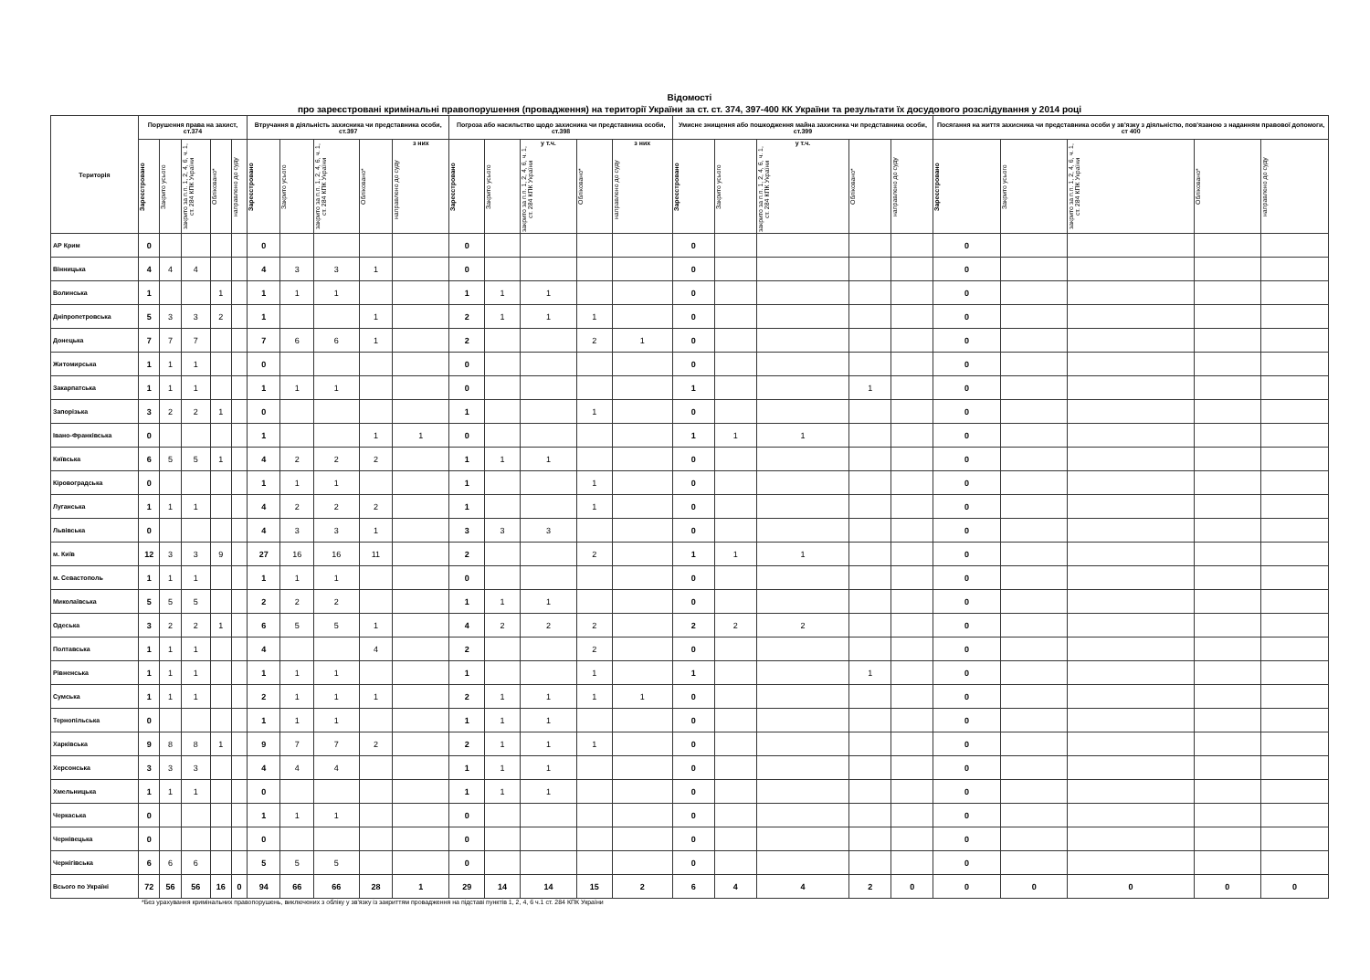Відомості
про зареєстровані кримінальні правопорушення (провадження) на території України за ст. ст. 374, 397-400 КК України та результати їх досудового розслідування у 2014 році
| Територія | Порушення права на захист, ст.374 | | | | | Втручання в діяльність захисника чи представника особи, ст.397 | | | | | Погроза або насильство щодо захисника чи представника особи, ст.398 | | | | | Умисне знищення або пошкодження майна захисника чи представника особи, ст.399 | | | | | Посягання на життя захисника чи представника особи у зв'язку з діяльністю, пов'язаною з наданням правової допомоги, ст 400 | | | | |
| --- | --- | --- | --- | --- | --- | --- | --- | --- | --- | --- | --- | --- | --- | --- | --- | --- | --- | --- | --- | --- | --- | --- | --- | --- | --- |
| | Зареєстровано | Закрито усього | закрито за п.п. 1, 2, 4, 6, ч. 1, ст. 284 КПК України | Обліковано* | направлено до суду | Зареєстровано | Закрито усього | закрито за п.п. 1, 2, 4, 6, ч. 1, ст. 284 КПК України | Обліковано* | з них направлено до суду | Зареєстровано | Закрито усього | у т.ч. закрито за п.п. 1, 2, 4, 6, ч. 1, ст. 284 КПК України | Обліковано* | з них направлено до суду | Зареєстровано | Закрито усього | у т.ч. закрито за п.п. 1, 2, 4, 6, ч. 1, ст. 284 КПК України | Обліковано* | направлено до суду | Зареєстровано | Закрито усього | закрито за п.п. 1, 2, 4, 6, ч. 1, ст. 284 КПК України | Обліковано* | направлено до суду |
| АР Крим | 0 | | | | | 0 | | | | | 0 | | | | | 0 | | | | | 0 | | | | |
| Вінницька | 4 | 4 | 4 | | | 4 | 3 | 3 | 1 | | 0 | | | | | 0 | | | | | 0 | | | | |
| Волинська | 1 | | | 1 | | 1 | 1 | 1 | | | 1 | 1 | 1 | | | 0 | | | | | 0 | | | | |
| Дніпропетровська | 5 | 3 | 3 | 2 | | 1 | | | 1 | | 2 | 1 | 1 | 1 | | 0 | | | | | 0 | | | | |
| Донецька | 7 | 7 | 7 | | | 7 | 6 | 6 | 1 | | 2 | | | 2 | 1 | 0 | | | | | 0 | | | | |
| Житомирська | 1 | 1 | 1 | | | 0 | | | | | 0 | | | | | 0 | | | | | 0 | | | | |
| Закарпатська | 1 | 1 | 1 | | | 1 | 1 | 1 | | | 0 | | | | | 1 | | | 1 | | 0 | | | | |
| Запорізька | 3 | 2 | 2 | 1 | | 0 | | | | | 1 | | | 1 | | 0 | | | | | 0 | | | | |
| Івано-Франківська | 0 | | | | | 1 | | | 1 | 1 | 0 | | | | | 1 | 1 | 1 | | | 0 | | | | |
| Київська | 6 | 5 | 5 | 1 | | 4 | 2 | 2 | 2 | | 1 | 1 | 1 | | | 0 | | | | | 0 | | | | |
| Кіровоградська | 0 | | | | | 1 | 1 | 1 | | | 1 | | | 1 | | 0 | | | | | 0 | | | | |
| Луганська | 1 | 1 | 1 | | | 4 | 2 | 2 | 2 | | 1 | | | 1 | | 0 | | | | | 0 | | | | |
| Львівська | 0 | | | | | 4 | 3 | 3 | 1 | | 3 | 3 | 3 | | | 0 | | | | | 0 | | | | |
| м. Київ | 12 | 3 | 3 | 9 | | 27 | 16 | 16 | 11 | | 2 | | | 2 | | 1 | 1 | 1 | | | 0 | | | | |
| м. Севастополь | 1 | 1 | 1 | | | 1 | 1 | 1 | | | 0 | | | | | 0 | | | | | 0 | | | | |
| Миколаївська | 5 | 5 | 5 | | | 2 | 2 | 2 | | | 1 | 1 | 1 | | | 0 | | | | | 0 | | | | |
| Одеська | 3 | 2 | 2 | 1 | | 6 | 5 | 5 | 1 | | 4 | 2 | 2 | 2 | | 2 | 2 | 2 | | | 0 | | | | |
| Полтавська | 1 | 1 | 1 | | | 4 | | | 4 | | 2 | | | 2 | | 0 | | | | | 0 | | | | |
| Рівненська | 1 | 1 | 1 | | | 1 | 1 | 1 | | | 1 | | | 1 | | 1 | | | 1 | | 0 | | | | |
| Сумська | 1 | 1 | 1 | | | 2 | 1 | 1 | 1 | | 2 | 1 | 1 | 1 | 1 | 0 | | | | | 0 | | | | |
| Тернопільська | 0 | | | | | 1 | 1 | 1 | | | 1 | 1 | 1 | | | 0 | | | | | 0 | | | | |
| Харківська | 9 | 8 | 8 | 1 | | 9 | 7 | 7 | 2 | | 2 | 1 | 1 | 1 | | 0 | | | | | 0 | | | | |
| Херсонська | 3 | 3 | 3 | | | 4 | 4 | 4 | | | 1 | 1 | 1 | | | 0 | | | | | 0 | | | | |
| Хмельницька | 1 | 1 | 1 | | | 0 | | | | | 1 | 1 | 1 | | | 0 | | | | | 0 | | | | |
| Черкаська | 0 | | | | | 1 | 1 | 1 | | | 0 | | | | | 0 | | | | | 0 | | | | |
| Чернівецька | 0 | | | | | 0 | | | | | 0 | | | | | 0 | | | | | 0 | | | | |
| Чернігівська | 6 | 6 | 6 | | | 5 | 5 | 5 | | | 0 | | | | | 0 | | | | | 0 | | | | |
| Всього по Україні | 72 | 56 | 56 | 16 | 0 | 94 | 66 | 66 | 28 | 1 | 29 | 14 | 14 | 15 | 2 | 6 | 4 | 4 | 2 | 0 | 0 | 0 | 0 | 0 | 0 |
*Без урахування кримінальних правопорушень, виключених з обліку у зв'язку із закриттям провадження на підставі пунктів 1, 2, 4, 6 ч.1 ст. 284 КПК України